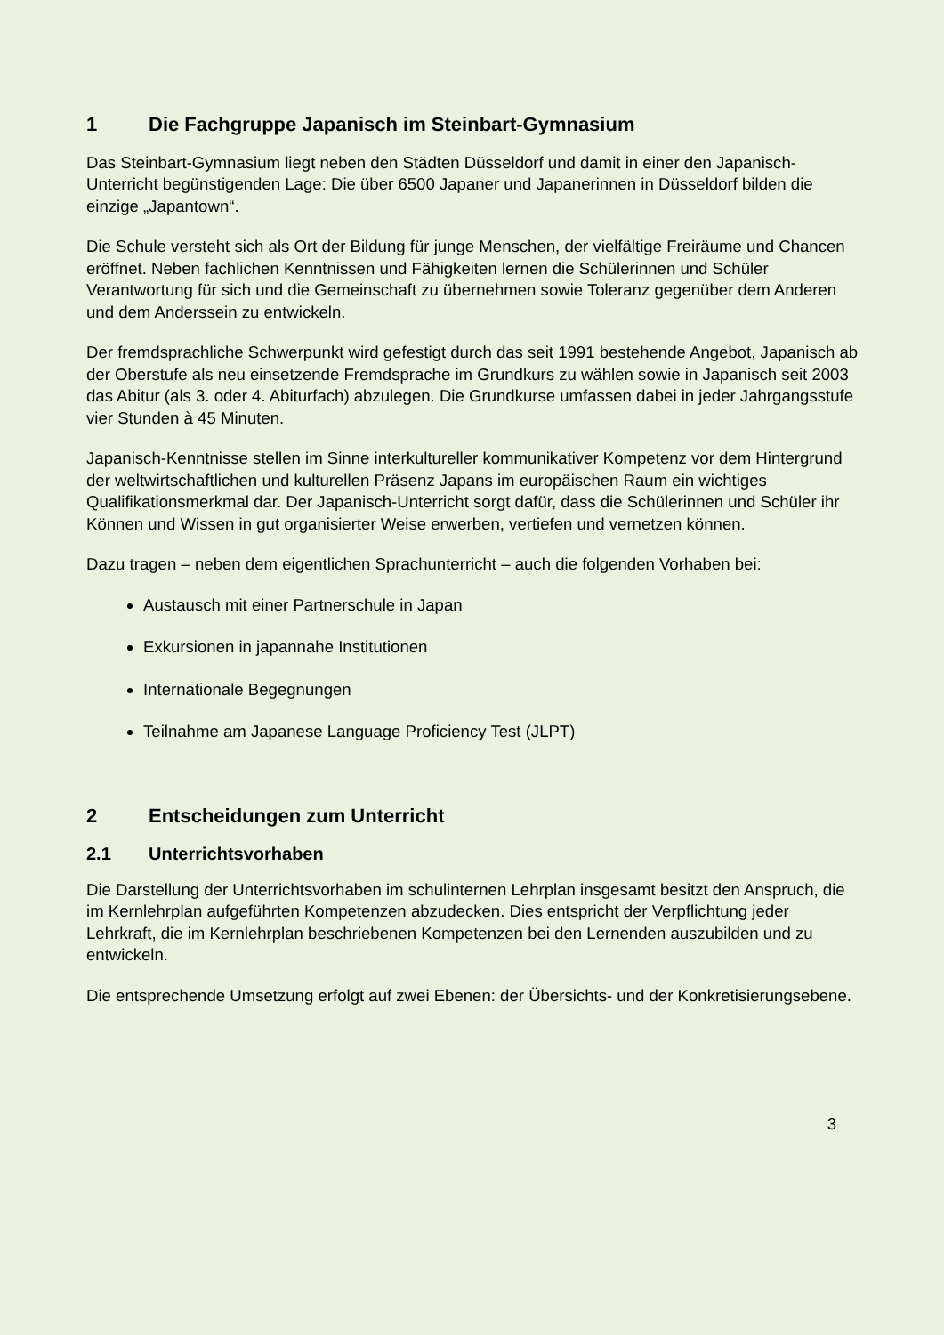1 Die Fachgruppe Japanisch im Steinbart-Gymnasium
Das Steinbart-Gymnasium liegt neben den Städten Düsseldorf und damit in einer den Japanisch-Unterricht begünstigenden Lage: Die über 6500 Japaner und Japanerinnen in Düsseldorf bilden die einzige „Japantown“.
Die Schule versteht sich als Ort der Bildung für junge Menschen, der vielfältige Freiräume und Chancen eröffnet. Neben fachlichen Kenntnissen und Fähigkeiten lernen die Schülerinnen und Schüler Verantwortung für sich und die Gemeinschaft zu übernehmen sowie Toleranz gegenüber dem Anderen und dem Anderssein zu entwickeln.
Der fremdsprachliche Schwerpunkt wird gefestigt durch das seit 1991 bestehende Angebot, Japanisch ab der Oberstufe als neu einsetzende Fremdsprache im Grundkurs zu wählen sowie in Japanisch seit 2003 das Abitur (als 3. oder 4. Abiturfach) abzulegen. Die Grundkurse umfassen dabei in jeder Jahrgangsstufe vier Stunden à 45 Minuten.
Japanisch-Kenntnisse stellen im Sinne interkultureller kommunikativer Kompetenz vor dem Hintergrund der weltwirtschaftlichen und kulturellen Präsenz Japans im europäischen Raum ein wichtiges Qualifikationsmerkmal dar. Der Japanisch-Unterricht sorgt dafür, dass die Schülerinnen und Schüler ihr Können und Wissen in gut organisierter Weise erwerben, vertiefen und vernetzen können.
Dazu tragen – neben dem eigentlichen Sprachunterricht – auch die folgenden Vorhaben bei:
Austausch mit einer Partnerschule in Japan
Exkursionen in japannahe Institutionen
Internationale Begegnungen
Teilnahme am Japanese Language Proficiency Test (JLPT)
2 Entscheidungen zum Unterricht
2.1 Unterrichtsvorhaben
Die Darstellung der Unterrichtsvorhaben im schulinternen Lehrplan insgesamt besitzt den Anspruch, die im Kernlehrplan aufgeführten Kompetenzen abzudecken. Dies entspricht der Verpflichtung jeder Lehrkraft, die im Kernlehrplan beschriebenen Kompetenzen bei den Lernenden auszubilden und zu entwickeln.
Die entsprechende Umsetzung erfolgt auf zwei Ebenen: der Übersichts- und der Konkretisierungsebene.
3